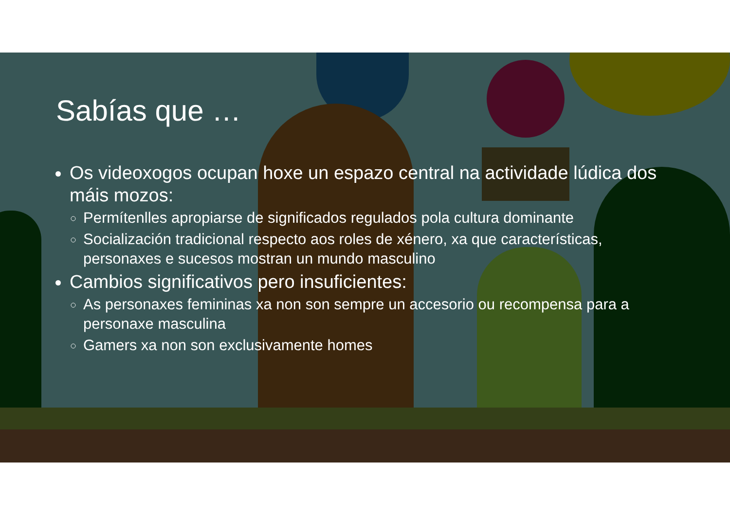Sabías que …
Os videoxogos ocupan hoxe un espazo central na actividade lúdica dos máis mozos:
Permítenlles apropiarse de significados regulados pola cultura dominante
Socialización tradicional respecto aos roles de xénero, xa que características, personaxes e sucesos mostran un mundo masculino
Cambios significativos pero insuficientes:
As personaxes femininas xa non son sempre un accesorio ou recompensa para a personaxe masculina
Gamers xa non son exclusivamente homes